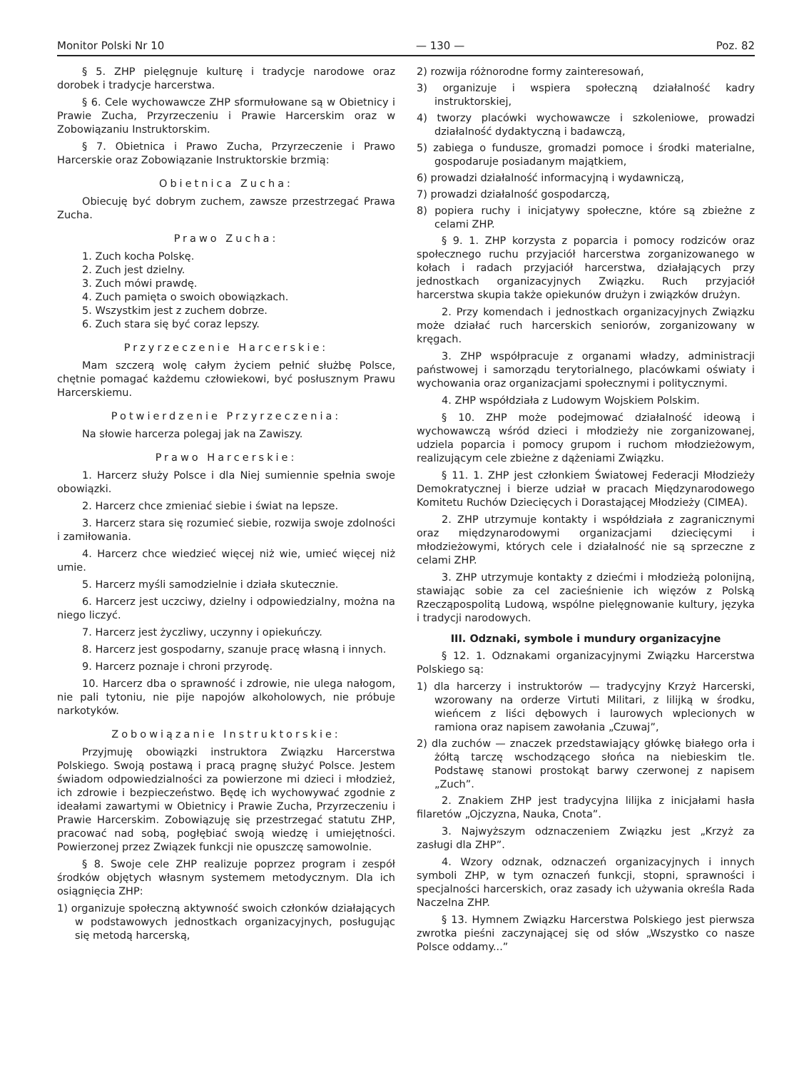Monitor Polski Nr 10 — 130 — Poz. 82
§ 5. ZHP pielęgnuje kulturę i tradycje narodowe oraz dorobek i tradycje harcerstwa.
§ 6. Cele wychowawcze ZHP sformułowane są w Obietnicy i Prawie Zucha, Przyrzeczeniu i Prawie Harcerskim oraz w Zobowiązaniu Instruktorskim.
§ 7. Obietnica i Prawo Zucha, Przyrzeczenie i Prawo Harcerskie oraz Zobowiązanie Instruktorskie brzmią:
Obietnica Zucha:
Obiecuję być dobrym zuchem, zawsze przestrzegać Prawa Zucha.
Prawo Zucha:
1. Zuch kocha Polskę.
2. Zuch jest dzielny.
3. Zuch mówi prawdę.
4. Zuch pamięta o swoich obowiązkach.
5. Wszystkim jest z zuchem dobrze.
6. Zuch stara się być coraz lepszy.
Przyrzeczenie Harcerskie:
Mam szczerą wolę całym życiem pełnić służbę Polsce, chętnie pomagać każdemu człowiekowi, być posłusznym Prawu Harcerskiemu.
Potwierdzenie Przyrzeczenia:
Na słowie harcerza polegaj jak na Zawiszy.
Prawo Harcerskie:
1. Harcerz służy Polsce i dla Niej sumiennie spełnia swoje obowiązki.
2. Harcerz chce zmieniać siebie i świat na lepsze.
3. Harcerz stara się rozumieć siebie, rozwija swoje zdolności i zamiłowania.
4. Harcerz chce wiedzieć więcej niż wie, umieć więcej niż umie.
5. Harcerz myśli samodzielnie i działa skutecznie.
6. Harcerz jest uczciwy, dzielny i odpowiedzialny, można na niego liczyć.
7. Harcerz jest życzliwy, uczynny i opiekuńczy.
8. Harcerz jest gospodarny, szanuje pracę własną i innych.
9. Harcerz poznaje i chroni przyrodę.
10. Harcerz dba o sprawność i zdrowie, nie ulega nałogom, nie pali tytoniu, nie pije napojów alkoholowych, nie próbuje narkotyków.
Zobowiązanie Instruktorskie:
Przyjmuję obowiązki instruktora Związku Harcerstwa Polskiego. Swoją postawą i pracą pragnę służyć Polsce. Jestem świadom odpowiedzialności za powierzone mi dzieci i młodzież, ich zdrowie i bezpieczeństwo. Będę ich wychowywać zgodnie z ideałami zawartymi w Obietnicy i Prawie Zucha, Przyrzeczeniu i Prawie Harcerskim. Zobowiązuję się przestrzegać statutu ZHP, pracować nad sobą, pogłębiać swoją wiedzę i umiejętności. Powierzonej przez Związek funkcji nie opuszczę samowolnie.
§ 8. Swoje cele ZHP realizuje poprzez program i zespół środków objętych własnym systemem metodycznym. Dla ich osiągnięcia ZHP:
1) organizuje społeczną aktywność swoich członków działających w podstawowych jednostkach organizacyjnych, posługując się metodą harcerską,
2) rozwija różnorodne formy zainteresowań,
3) organizuje i wspiera społeczną działalność kadry instruktorskiej,
4) tworzy placówki wychowawcze i szkoleniowe, prowadzi działalność dydaktyczną i badawczą,
5) zabiega o fundusze, gromadzi pomoce i środki materialne, gospodaruje posiadanym majątkiem,
6) prowadzi działalność informacyjną i wydawniczą,
7) prowadzi działalność gospodarczą,
8) popiera ruchy i inicjatywy społeczne, które są zbieżne z celami ZHP.
§ 9. 1. ZHP korzysta z poparcia i pomocy rodziców oraz społecznego ruchu przyjaciół harcerstwa zorganizowanego w kołach i radach przyjaciół harcerstwa, działających przy jednostkach organizacyjnych Związku. Ruch przyjaciół harcerstwa skupia także opiekunów drużyn i związków drużyn.
2. Przy komendach i jednostkach organizacyjnych Związku może działać ruch harcerskich seniorów, zorganizowany w kręgach.
3. ZHP współpracuje z organami władzy, administracji państwowej i samorządu terytorialnego, placówkami oświaty i wychowania oraz organizacjami społecznymi i politycznymi.
4. ZHP współdziała z Ludowym Wojskiem Polskim.
§ 10. ZHP może podejmować działalność ideową i wychowawczą wśród dzieci i młodzieży nie zorganizowanej, udziela poparcia i pomocy grupom i ruchom młodzieżowym, realizującym cele zbieżne z dążeniami Związku.
§ 11. 1. ZHP jest członkiem Światowej Federacji Młodzieży Demokratycznej i bierze udział w pracach Międzynarodowego Komitetu Ruchów Dziecięcych i Dorastającej Młodzieży (CIMEA).
2. ZHP utrzymuje kontakty i współdziała z zagranicznymi oraz międzynarodowymi organizacjami dziecięcymi i młodzieżowymi, których cele i działalność nie są sprzeczne z celami ZHP.
3. ZHP utrzymuje kontakty z dziećmi i młodzieżą polonijną, stawiając sobie za cel zacieśnienie ich więzów z Polską Rzecząpospolitą Ludową, wspólne pielęgnowanie kultury, języka i tradycji narodowych.
III. Odznaki, symbole i mundury organizacyjne
§ 12. 1. Odznakami organizacyjnymi Związku Harcerstwa Polskiego są:
1) dla harcerzy i instruktorów — tradycyjny Krzyż Harcerski, wzorowany na orderze Virtuti Militari, z lilijką w środku, wieńcem z liści dębowych i laurowych wplecionych w ramiona oraz napisem zawołania „Czuwaj”,
2) dla zuchów — znaczek przedstawiający główkę białego orła i żółtą tarczę wschodzącego słońca na niebieskim tle. Podstawę stanowi prostokąt barwy czerwonej z napisem „Zuch”.
2. Znakiem ZHP jest tradycyjna lilijka z inicjałami hasła filaretów „Ojczyzna, Nauka, Cnota”.
3. Najwyższym odznaczeniem Związku jest „Krzyż za zasługi dla ZHP”.
4. Wzory odznak, odznaczeń organizacyjnych i innych symboli ZHP, w tym oznaczeń funkcji, stopni, sprawności i specjalności harcerskich, oraz zasady ich używania określa Rada Naczelna ZHP.
§ 13. Hymnem Związku Harcerstwa Polskiego jest pierwsza zwrotka pieśni zaczynającej się od słów „Wszystko co nasze Polsce oddamy...”